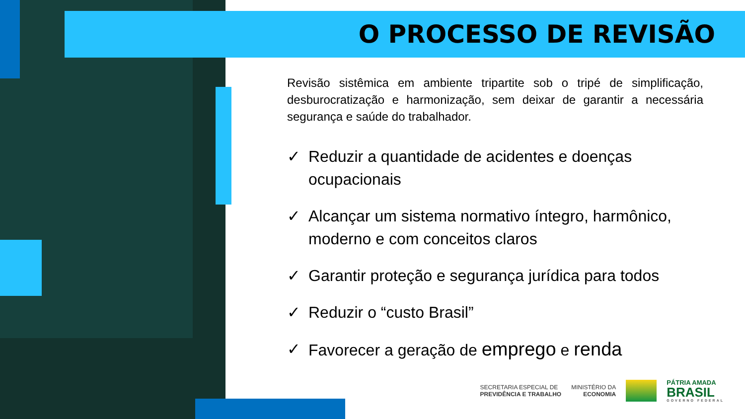O PROCESSO DE REVISÃO
Revisão sistêmica em ambiente tripartite sob o tripé de simplificação, desburocratização e harmonização, sem deixar de garantir a necessária segurança e saúde do trabalhador.
✓ Reduzir a quantidade de acidentes e doenças ocupacionais
✓ Alcançar um sistema normativo íntegro, harmônico, moderno e com conceitos claros
✓ Garantir proteção e segurança jurídica para todos
✓ Reduzir o “custo Brasil”
✓ Favorecer a geração de emprego e renda
SECRETARIA ESPECIAL DE
PREVIDÊNCIA E TRABALHO
MINISTÉRIO DA
ECONOMIA
PÁTRIA AMADA
BRASIL
GOVERNO FEDERAL